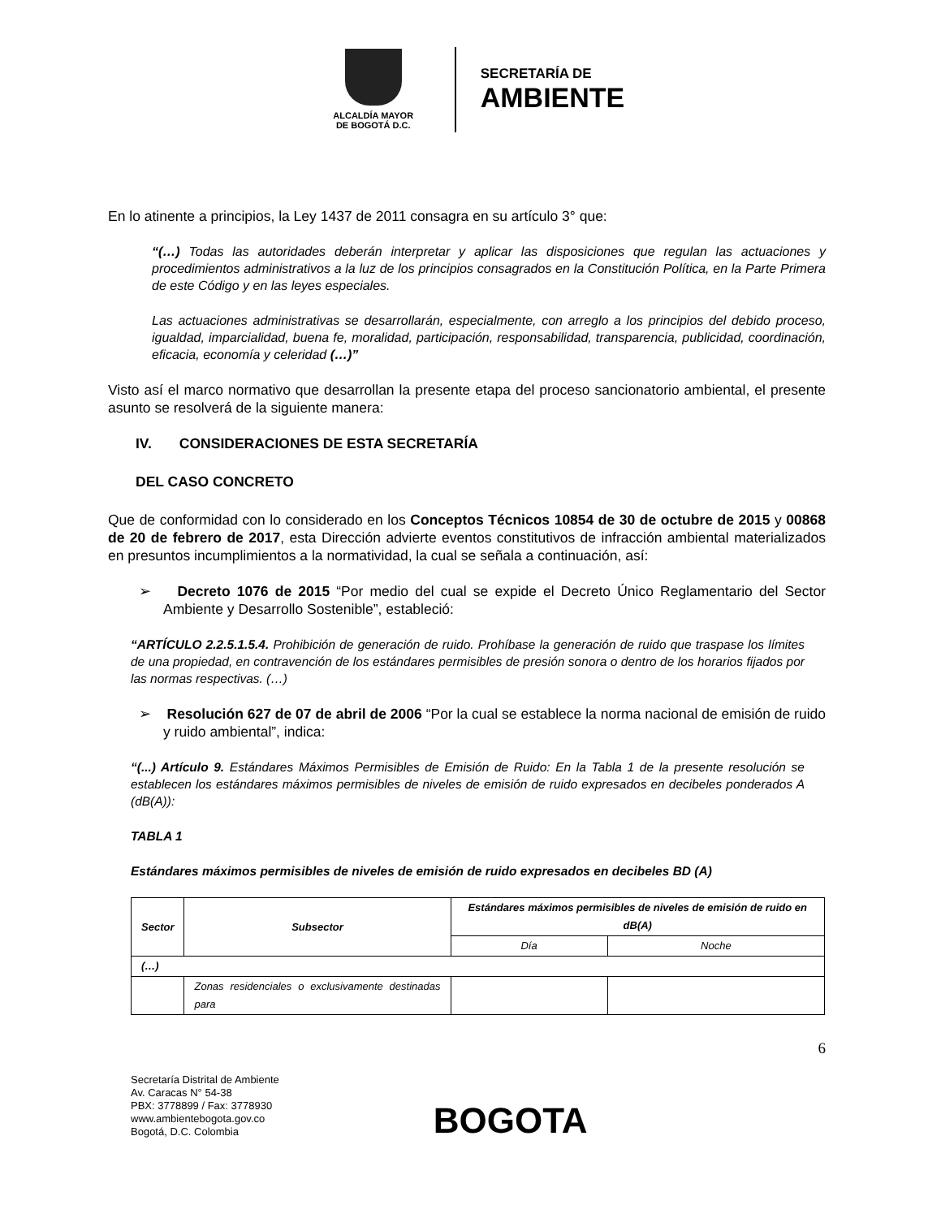ALCALDÍA MAYOR
DE BOGOTÁ D.C.
SECRETARÍA DE
AMBIENTE
En lo atinente a principios, la Ley 1437 de 2011 consagra en su artículo 3° que:
“(…) Todas las autoridades deberán interpretar y aplicar las disposiciones que regulan las actuaciones y procedimientos administrativos a la luz de los principios consagrados en la Constitución Política, en la Parte Primera de este Código y en las leyes especiales.
Las actuaciones administrativas se desarrollarán, especialmente, con arreglo a los principios del debido proceso, igualdad, imparcialidad, buena fe, moralidad, participación, responsabilidad, transparencia, publicidad, coordinación, eficacia, economía y celeridad (…)”
Visto así el marco normativo que desarrollan la presente etapa del proceso sancionatorio ambiental, el presente asunto se resolverá de la siguiente manera:
IV. CONSIDERACIONES DE ESTA SECRETARÍA
DEL CASO CONCRETO
Que de conformidad con lo considerado en los Conceptos Técnicos 10854 de 30 de octubre de 2015 y 00868 de 20 de febrero de 2017, esta Dirección advierte eventos constitutivos de infracción ambiental materializados en presuntos incumplimientos a la normatividad, la cual se señala a continuación, así:
➢ Decreto 1076 de 2015 “Por medio del cual se expide el Decreto Único Reglamentario del Sector Ambiente y Desarrollo Sostenible”, estableció:
“ARTÍCULO 2.2.5.1.5.4. Prohibición de generación de ruido. Prohíbase la generación de ruido que traspase los límites de una propiedad, en contravención de los estándares permisibles de presión sonora o dentro de los horarios fijados por las normas respectivas. (…)
➢ Resolución 627 de 07 de abril de 2006 “Por la cual se establece la norma nacional de emisión de ruido y ruido ambiental”, indica:
“(...) Artículo 9. Estándares Máximos Permisibles de Emisión de Ruido: En la Tabla 1 de la presente resolución se establecen los estándares máximos permisibles de niveles de emisión de ruido expresados en decibeles ponderados A (dB(A)):
TABLA 1
Estándares máximos permisibles de niveles de emisión de ruido expresados en decibeles BD (A)
| Sector | Subsector | Estándares máximos permisibles de niveles de emisión de ruido en dB(A) | |
| --- | --- | --- | --- |
| | | Día | Noche |
| (…) | | | |
| | Zonas residenciales o exclusivamente destinadas para | | |
6
Secretaría Distrital de Ambiente
Av. Caracas N° 54-38
PBX: 3778899 / Fax: 3778930
www.ambientebogota.gov.co
Bogotá, D.C. Colombia
BOGOTA